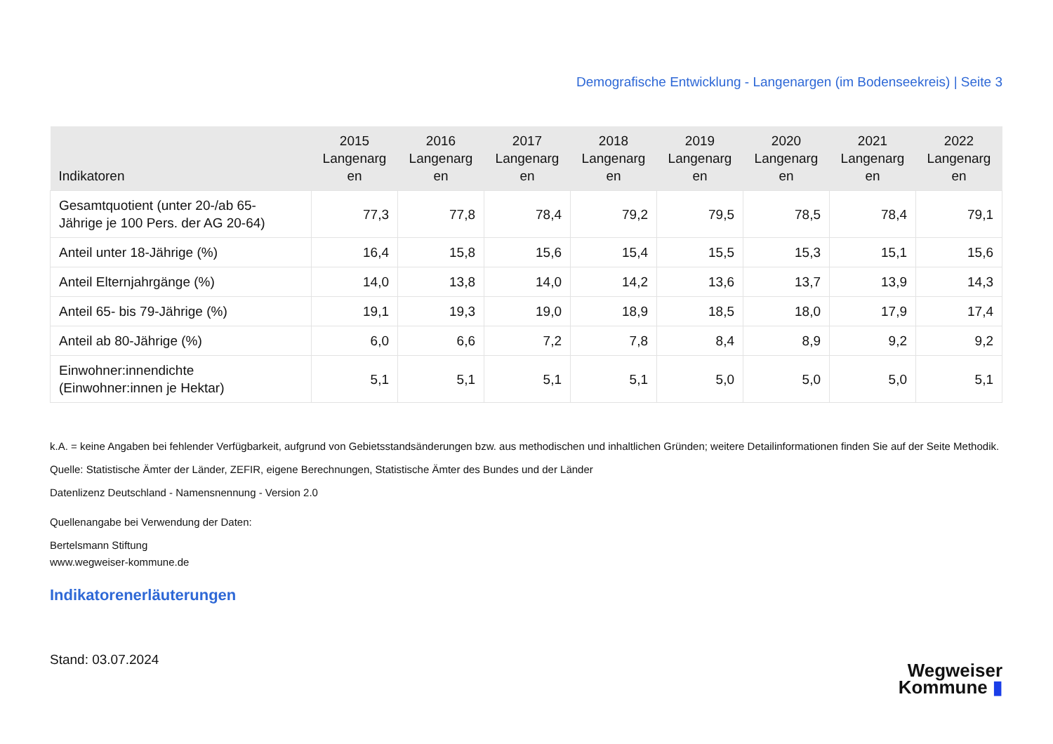Demografische Entwicklung - Langenargen (im Bodenseekreis) | Seite 3
| Indikatoren | 2015 Langenarg en | 2016 Langenarg en | 2017 Langenarg en | 2018 Langenarg en | 2019 Langenarg en | 2020 Langenarg en | 2021 Langenarg en | 2022 Langenarg en |
| --- | --- | --- | --- | --- | --- | --- | --- | --- |
| Gesamtquotient (unter 20-/ab 65- Jährige je 100 Pers. der AG 20-64) | 77,3 | 77,8 | 78,4 | 79,2 | 79,5 | 78,5 | 78,4 | 79,1 |
| Anteil unter 18-Jährige (%) | 16,4 | 15,8 | 15,6 | 15,4 | 15,5 | 15,3 | 15,1 | 15,6 |
| Anteil Elternjahrgänge (%) | 14,0 | 13,8 | 14,0 | 14,2 | 13,6 | 13,7 | 13,9 | 14,3 |
| Anteil 65- bis 79-Jährige (%) | 19,1 | 19,3 | 19,0 | 18,9 | 18,5 | 18,0 | 17,9 | 17,4 |
| Anteil ab 80-Jährige (%) | 6,0 | 6,6 | 7,2 | 7,8 | 8,4 | 8,9 | 9,2 | 9,2 |
| Einwohner:innendichte (Einwohner:innen je Hektar) | 5,1 | 5,1 | 5,1 | 5,1 | 5,0 | 5,0 | 5,0 | 5,1 |
k.A. = keine Angaben bei fehlender Verfügbarkeit, aufgrund von Gebietsstandsänderungen bzw. aus methodischen und inhaltlichen Gründen; weitere Detailinformationen finden Sie auf der Seite Methodik.
Quelle: Statistische Ämter der Länder, ZEFIR, eigene Berechnungen, Statistische Ämter des Bundes und der Länder
Datenlizenz Deutschland - Namensnennung - Version 2.0
Quellenangabe bei Verwendung der Daten:
Bertelsmann Stiftung
www.wegweiser-kommune.de
Indikatorenerläuterungen
Stand: 03.07.2024
Wegweiser
Kommune ▮